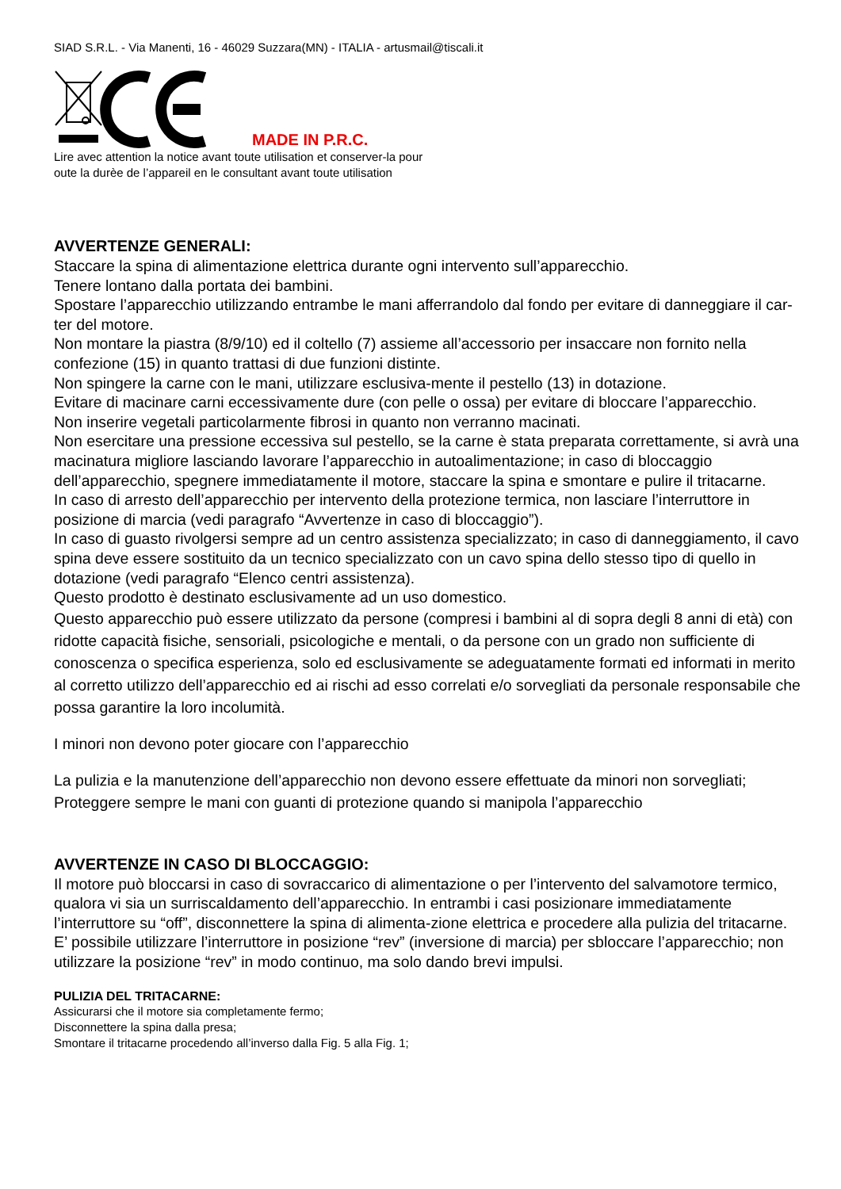SIAD S.R.L. - Via Manenti, 16 - 46029 Suzzara(MN) - ITALIA - artusmail@tiscali.it
MADE IN P.R.C.
Lire avec attention la notice avant toute utilisation et conserver-la pour
oute la durèe de l’appareil en le consultant avant toute utilisation
AVVERTENZE GENERALI:
Staccare la spina di alimentazione elettrica durante ogni intervento sull’apparecchio.
Tenere lontano dalla portata dei bambini.
Spostare l’apparecchio utilizzando entrambe le mani afferrandolo dal fondo per evitare di danneggiare il car-ter del motore.
Non montare la piastra (8/9/10) ed il coltello (7) assieme all’accessorio per insaccare non fornito nella confezione (15) in quanto trattasi di due funzioni distinte.
Non spingere la carne con le mani, utilizzare esclusiva-mente il pestello (13) in dotazione.
Evitare di macinare carni eccessivamente dure (con pelle o ossa) per evitare di bloccare l’apparecchio.
Non inserire vegetali particolarmente fibrosi in quanto non verranno macinati.
Non esercitare una pressione eccessiva sul pestello, se la carne è stata preparata correttamente, si avrà una macinatura migliore lasciando lavorare l’apparecchio in autoalimentazione; in caso di bloccaggio dell’apparecchio, spegnere immediatamente il motore, staccare la spina e smontare e pulire il tritacarne.
In caso di arresto dell’apparecchio per intervento della protezione termica, non lasciare l’interruttore in posizione di marcia (vedi paragrafo “Avvertenze in caso di bloccaggio”).
In caso di guasto rivolgersi sempre ad un centro assistenza specializzato; in caso di danneggiamento, il cavo spina deve essere sostituito da un tecnico specializzato con un cavo spina dello stesso tipo di quello in dotazione (vedi paragrafo “Elenco centri assistenza).
Questo prodotto è destinato esclusivamente ad un uso domestico.
Questo apparecchio può essere utilizzato da persone (compresi i bambini al di sopra degli 8 anni di età) con ridotte capacità fisiche, sensoriali, psicologiche e mentali, o da persone con un grado non sufficiente di conoscenza o specifica esperienza, solo ed esclusivamente se adeguatamente formati ed informati in merito al corretto utilizzo dell’apparecchio ed ai rischi ad esso correlati e/o sorvegliati da personale responsabile che possa garantire la loro incolumità.
I minori non devono poter giocare con l’apparecchio
La pulizia e la manutenzione dell’apparecchio non devono essere effettuate da minori non sorvegliati; Proteggere sempre le mani con guanti di protezione quando si manipola l’apparecchio
AVVERTENZE IN CASO DI BLOCCAGGIO:
Il motore può bloccarsi in caso di sovraccarico di alimentazione o per l’intervento del salvamotore termico, qualora vi sia un surriscaldamento dell’apparecchio. In entrambi i casi posizionare immediatamente l’interruttore su “off”, disconnettere la spina di alimenta-zione elettrica e procedere alla pulizia del tritacarne. E’ possibile utilizzare l’interruttore in posizione “rev” (inversione di marcia) per sbloccare l’apparecchio; non utilizzare la posizione “rev” in modo continuo, ma solo dando brevi impulsi.
PULIZIA DEL TRITACARNE:
Assicurarsi che il motore sia completamente fermo;
Disconnettere la spina dalla presa;
Smontare il tritacarne procedendo all’inverso dalla Fig. 5 alla Fig. 1;